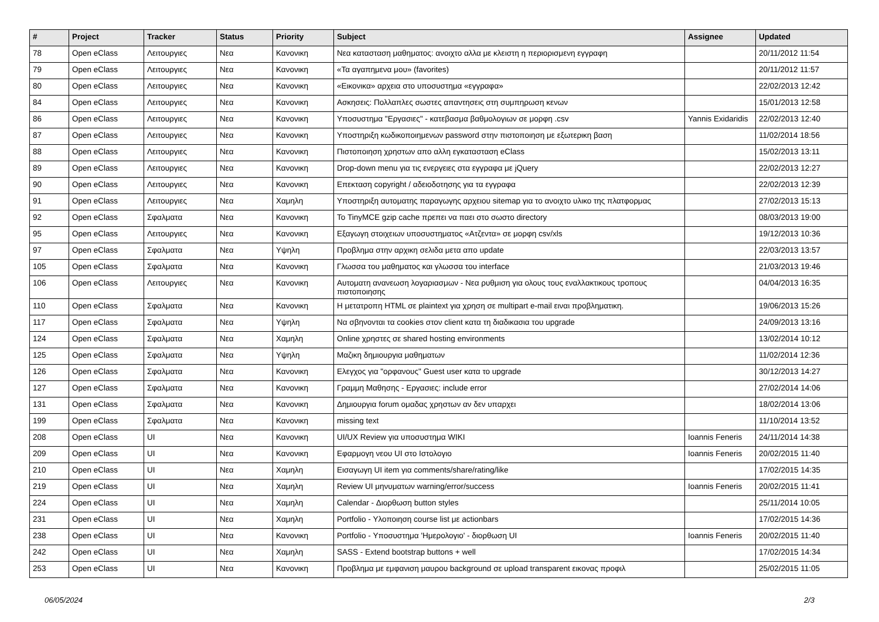| # | Project | Tracker | Status | Priority | Subject | Assignee | Updated |
| --- | --- | --- | --- | --- | --- | --- | --- |
| 78 | Open eClass | Λειτουργιες | Νεα | Κανονικη | Νεα κατασταση μαθηματος: ανοιχτο αλλα με κλειστη η περιορισμενη εγγραφη | | 20/11/2012 11:54 |
| 79 | Open eClass | Λειτουργιες | Νεα | Κανονικη | «Τα αγαπημενα μου» (favorites) | | 20/11/2012 11:57 |
| 80 | Open eClass | Λειτουργιες | Νεα | Κανονικη | «Εικονικα» αρχεια στο υποσυστημα «εγγραφα» | | 22/02/2013 12:42 |
| 84 | Open eClass | Λειτουργιες | Νεα | Κανονικη | Ασκησεις: Πολλαπλες σωστες απαντησεις στη συμπηρωση κενων | | 15/01/2013 12:58 |
| 86 | Open eClass | Λειτουργιες | Νεα | Κανονικη | Υποσυστημα "Εργασιες" - κατεβασμα βαθμολογιων σε μορφη .csv | Yannis Exidaridis | 22/02/2013 12:40 |
| 87 | Open eClass | Λειτουργιες | Νεα | Κανονικη | Υποστηριξη κωδικοποιημενων password στην πιστοποιηση με εξωτερικη βαση | | 11/02/2014 18:56 |
| 88 | Open eClass | Λειτουργιες | Νεα | Κανονικη | Πιστοποιηση χρηστων απο αλλη εγκατασταση eClass | | 15/02/2013 13:11 |
| 89 | Open eClass | Λειτουργιες | Νεα | Κανονικη | Drop-down menu για τις ενεργειες στα εγγραφα με jQuery | | 22/02/2013 12:27 |
| 90 | Open eClass | Λειτουργιες | Νεα | Κανονικη | Επεκταση copyright / αδειοδοτησης για τα εγγραφα | | 22/02/2013 12:39 |
| 91 | Open eClass | Λειτουργιες | Νεα | Χαμηλη | Υποστηριξη αυτοματης παραγωγης αρχειου sitemap για το ανοιχτο υλικο της πλατφορμας | | 27/02/2013 15:13 |
| 92 | Open eClass | Σφαλματα | Νεα | Κανονικη | Το TinyMCE gzip cache πρεπει να παει στο σωστο directory | | 08/03/2013 19:00 |
| 95 | Open eClass | Λειτουργιες | Νεα | Κανονικη | Εξαγωγη στοιχειων υποσυστηματος «Ατζεντα» σε μορφη csv/xls | | 19/12/2013 10:36 |
| 97 | Open eClass | Σφαλματα | Νεα | Υψηλη | Προβλημα στην αρχικη σελιδα μετα απο update | | 22/03/2013 13:57 |
| 105 | Open eClass | Σφαλματα | Νεα | Κανονικη | Γλωσσα του μαθηματος και γλωσσα του interface | | 21/03/2013 19:46 |
| 106 | Open eClass | Λειτουργιες | Νεα | Κανονικη | Αυτοματη ανανεωση λογαριασμων - Νεα ρυθμιση για ολους τους εναλλακτικους τροπους πιστοποιησης | | 04/04/2013 16:35 |
| 110 | Open eClass | Σφαλματα | Νεα | Κανονικη | Η μετατροπη HTML σε plaintext για χρηση σε multipart e-mail ειναι προβληματικη. | | 19/06/2013 15:26 |
| 117 | Open eClass | Σφαλματα | Νεα | Υψηλη | Να σβηνονται τα cookies στον client κατα τη διαδικασια του upgrade | | 24/09/2013 13:16 |
| 124 | Open eClass | Σφαλματα | Νεα | Χαμηλη | Online χρηστες σε shared hosting environments | | 13/02/2014 10:12 |
| 125 | Open eClass | Σφαλματα | Νεα | Υψηλη | Μαζικη δημιουργια μαθηματων | | 11/02/2014 12:36 |
| 126 | Open eClass | Σφαλματα | Νεα | Κανονικη | Ελεγχος για "ορφανους" Guest user κατα το upgrade | | 30/12/2013 14:27 |
| 127 | Open eClass | Σφαλματα | Νεα | Κανονικη | Γραμμη Μαθησης - Εργασιες: include error | | 27/02/2014 14:06 |
| 131 | Open eClass | Σφαλματα | Νεα | Κανονικη | Δημιουργια forum ομαδας χρηστων αν δεν υπαρχει | | 18/02/2014 13:06 |
| 199 | Open eClass | Σφαλματα | Νεα | Κανονικη | missing text | | 11/10/2014 13:52 |
| 208 | Open eClass | UI | Νεα | Κανονικη | UI/UX Review για υποσυστημα WIKI | Ioannis Feneris | 24/11/2014 14:38 |
| 209 | Open eClass | UI | Νεα | Κανονικη | Εφαρμογη νεου UI στο Ιστολογιο | Ioannis Feneris | 20/02/2015 11:40 |
| 210 | Open eClass | UI | Νεα | Χαμηλη | Εισαγωγη UI item για comments/share/rating/like | | 17/02/2015 14:35 |
| 219 | Open eClass | UI | Νεα | Χαμηλη | Review UI μηνυματων warning/error/success | Ioannis Feneris | 20/02/2015 11:41 |
| 224 | Open eClass | UI | Νεα | Χαμηλη | Calendar - Διορθωση button styles | | 25/11/2014 10:05 |
| 231 | Open eClass | UI | Νεα | Χαμηλη | Portfolio - Υλοποιηση course list με actionbars | | 17/02/2015 14:36 |
| 238 | Open eClass | UI | Νεα | Κανονικη | Portfolio - Υποσυστημα 'Ημερολογιο' - διορθωση UI | Ioannis Feneris | 20/02/2015 11:40 |
| 242 | Open eClass | UI | Νεα | Χαμηλη | SASS - Extend bootstrap buttons + well | | 17/02/2015 14:34 |
| 253 | Open eClass | UI | Νεα | Κανονικη | Προβλημα με εμφανιση μαυρου background σε upload transparent εικονας προφιλ | | 25/02/2015 11:05 |
06/05/2024 2/3